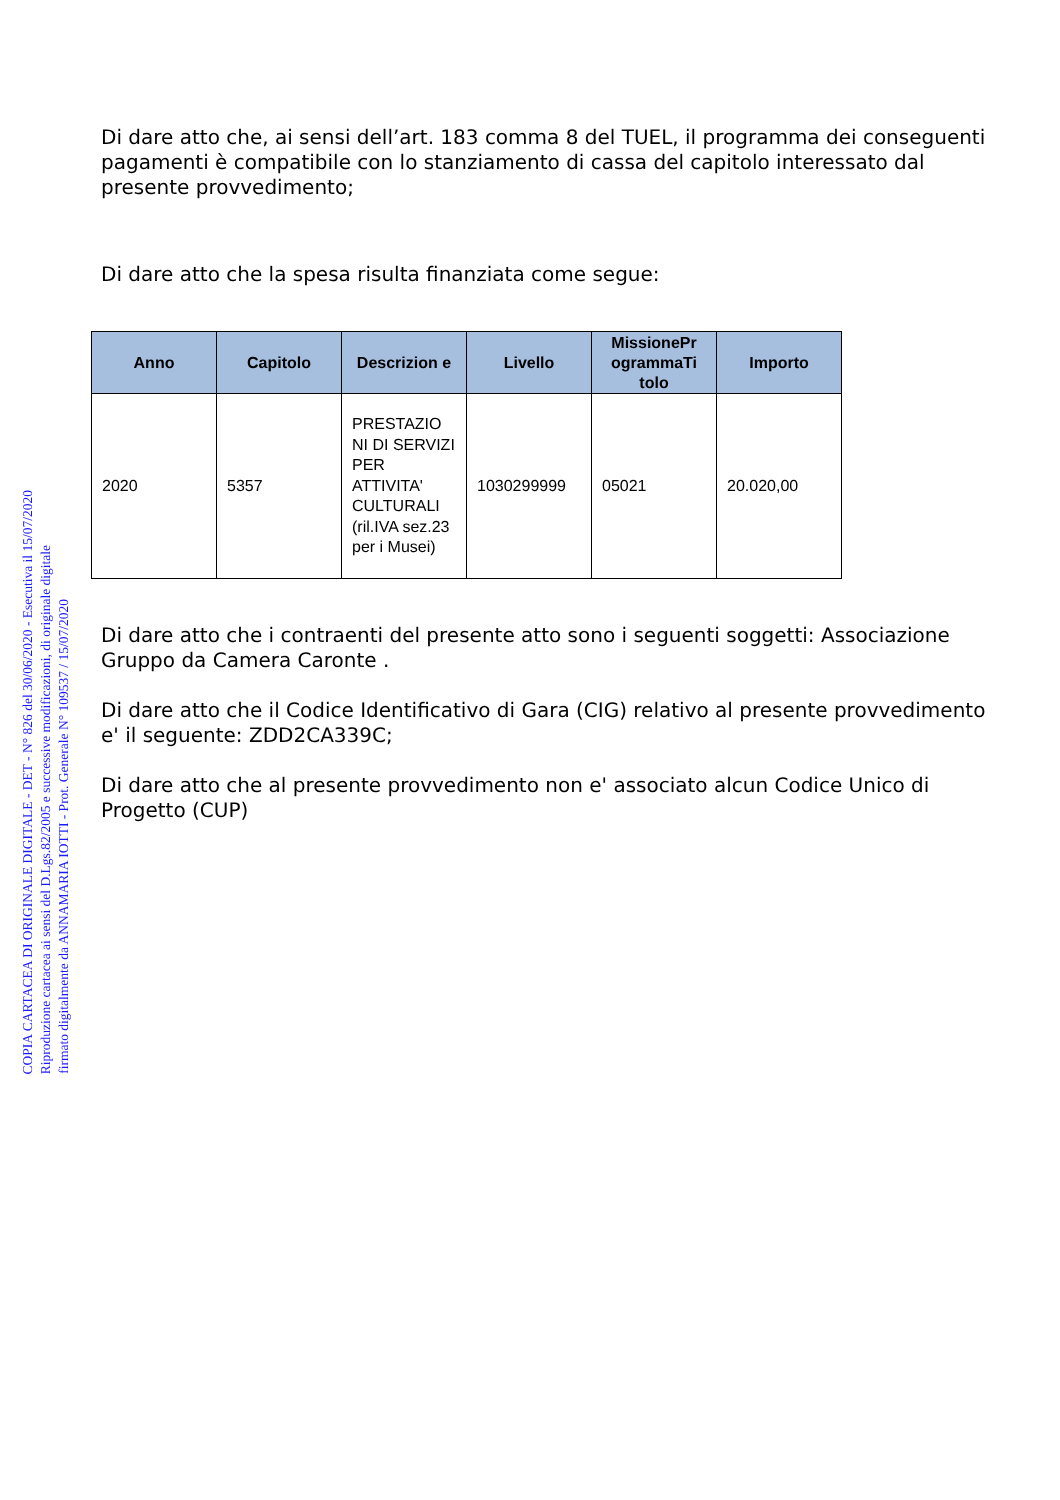Di dare atto che, ai sensi dell’art. 183 comma 8 del TUEL, il programma dei conseguenti pagamenti è compatibile con lo stanziamento di cassa del capitolo interessato dal presente provvedimento;
Di dare atto che la spesa risulta finanziata come segue:
| Anno | Capitolo | Descrizion e | Livello | MissionePr ogrammaTi tolo | Importo |
| --- | --- | --- | --- | --- | --- |
| 2020 | 5357 | PRESTAZIO NI DI SERVIZI PER ATTIVITA' CULTURALI (ril.IVA sez.23 per i Musei) | 1030299999 | 05021 | 20.020,00 |
Di dare atto che i contraenti del presente atto sono i seguenti soggetti: Associazione Gruppo da Camera Caronte .
Di dare atto che il Codice Identificativo di Gara (CIG) relativo al presente provvedimento e' il seguente: ZDD2CA339C;
Di dare atto che al presente provvedimento non e' associato alcun Codice Unico di Progetto (CUP)
COPIA CARTACEA DI ORIGINALE DIGITALE - DET - N° 826 del 30/06/2020 - Esecutiva il 15/07/2020
Riproduzione cartacea ai sensi del D.Lgs.82/2005 e successive modificazioni, di originale digitale
firmato digitalmente da ANNAMARIA IOTTI - Prot. Generale N° 109537 / 15/07/2020